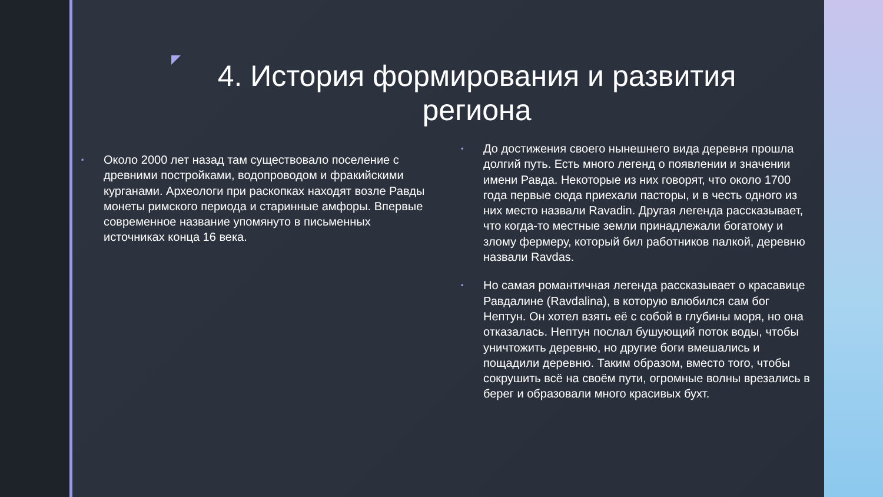4. История формирования и развития региона
▪ Около 2000 лет назад там существовало поселение с древними постройками, водопроводом и фракийскими курганами. Археологи при раскопках находят возле Равды монеты римского периода и старинные амфоры. Впервые современное название упомянуто в письменных источниках конца 16 века.
▪ До достижения своего нынешнего вида деревня прошла долгий путь. Есть много легенд о появлении и значении имени Равда. Некоторые из них говорят, что около 1700 года первые сюда приехали пасторы, и в честь одного из них место назвали Ravadin. Другая легенда рассказывает, что когда-то местные земли принадлежали богатому и злому фермеру, который бил работников палкой, деревню назвали Ravdas.
▪ Но самая романтичная легенда рассказывает о красавице Равдалине (Ravdalina), в которую влюбился сам бог Нептун. Он хотел взять её с собой в глубины моря, но она отказалась. Нептун послал бушующий поток воды, чтобы уничтожить деревню, но другие боги вмешались и пощадили деревню. Таким образом, вместо того, чтобы сокрушить всё на своём пути, огромные волны врезались в берег и образовали много красивых бухт.